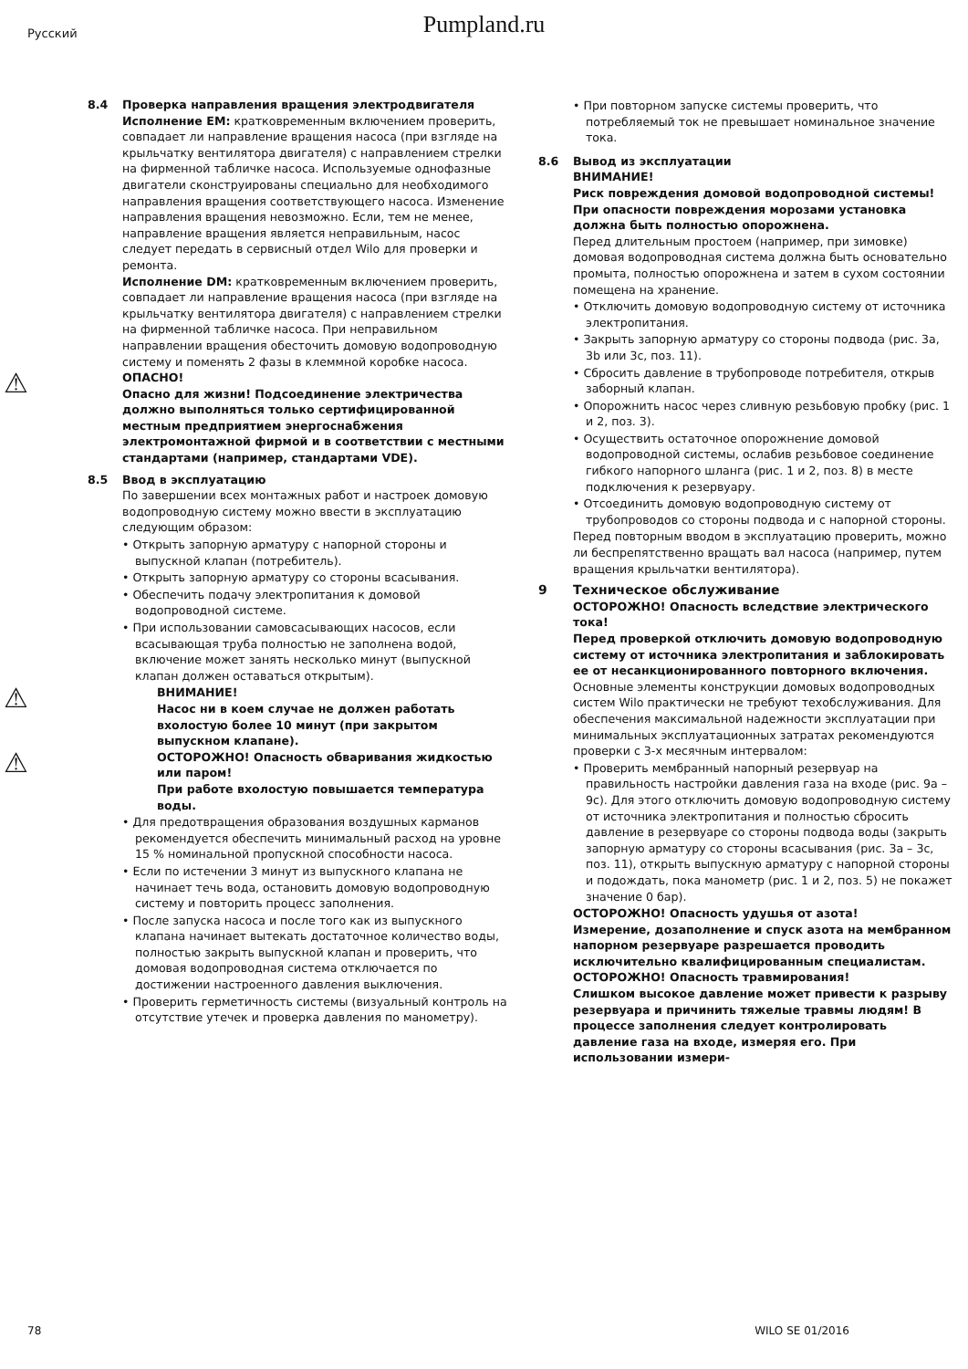Русский
Pumpland.ru
8.4 Проверка направления вращения электродвигателя
Исполнение EM: кратковременным включением проверить, совпадает ли направление вращения насоса (при взгляде на крыльчатку вентилятора двигателя) с направлением стрелки на фирменной табличке насоса. Используемые однофазные двигатели сконструированы специально для необходимого направления вращения соответствующего насоса. Изменение направления вращения невозможно. Если, тем не менее, направление вращения является неправильным, насос следует передать в сервисный отдел Wilo для проверки и ремонта.
Исполнение DM: кратковременным включением проверить, совпадает ли направление вращения насоса (при взгляде на крыльчатку вентилятора двигателя) с направлением стрелки на фирменной табличке насоса. При неправильном направлении вращения обесточить домовую водопроводную систему и поменять 2 фазы в клеммной коробке насоса.
⚠
ОПАСНО!
Опасно для жизни! Подсоединение электричества должно выполняться только сертифицированной местным предприятием энергоснабжения электромонтажной фирмой и в соответствии с местными стандартами (например, стандартами VDE).
8.5 Ввод в эксплуатацию
По завершении всех монтажных работ и настроек домовую водопроводную систему можно ввести в эксплуатацию следующим образом:
• Открыть запорную арматуру с напорной стороны и выпускной клапан (потребитель).
• Открыть запорную арматуру со стороны всасывания.
• Обеспечить подачу электропитания к домовой водопроводной системе.
• При использовании самовсасывающих насосов, если всасывающая труба полностью не заполнена водой, включение может занять несколько минут (выпускной клапан должен оставаться открытым).
⚠
ВНИМАНИЕ!
Насос ни в коем случае не должен работать вхолостую более 10 минут (при закрытом выпускном клапане).
⚠
ОСТОРОЖНО! Опасность обваривания жидкостью или паром!
При работе вхолостую повышается температура воды.
• Для предотвращения образования воздушных карманов рекомендуется обеспечить минимальный расход на уровне 15 % номинальной пропускной способности насоса.
• Если по истечении 3 минут из выпускного клапана не начинает течь вода, остановить домовую водопроводную систему и повторить процесс заполнения.
• После запуска насоса и после того как из выпускного клапана начинает вытекать достаточное количество воды, полностью закрыть выпускной клапан и проверить, что домовая водопроводная система отключается по достижении настроенного давления выключения.
• Проверить герметичность системы (визуальный контроль на отсутствие утечек и проверка давления по манометру).
• При повторном запуске системы проверить, что потребляемый ток не превышает номинальное значение тока.
8.6 Вывод из эксплуатации
ВНИМАНИЕ!
Риск повреждения домовой водопроводной системы! При опасности повреждения морозами установка должна быть полностью опорожнена.
Перед длительным простоем (например, при зимовке) домовая водопроводная система должна быть основательно промыта, полностью опорожнена и затем в сухом состоянии помещена на хранение.
• Отключить домовую водопроводную систему от источника электропитания.
• Закрыть запорную арматуру со стороны подвода (рис. 3a, 3b или 3c, поз. 11).
• Сбросить давление в трубопроводе потребителя, открыв заборный клапан.
• Опорожнить насос через сливную резьбовую пробку (рис. 1 и 2, поз. 3).
• Осуществить остаточное опорожнение домовой водопроводной системы, ослабив резьбовое соединение гибкого напорного шланга (рис. 1 и 2, поз. 8) в месте подключения к резервуару.
• Отсоединить домовую водопроводную систему от трубопроводов со стороны подвода и с напорной стороны.
Перед повторным вводом в эксплуатацию проверить, можно ли беспрепятственно вращать вал насоса (например, путем вращения крыльчатки вентилятора).
9 Техническое обслуживание
ОСТОРОЖНО! Опасность вследствие электрического тока!
Перед проверкой отключить домовую водопроводную систему от источника электропитания и заблокировать ее от несанкционированного повторного включения.
Основные элементы конструкции домовых водопроводных систем Wilo практически не требуют техобслуживания. Для обеспечения максимальной надежности эксплуатации при минимальных эксплуатационных затратах рекомендуются проверки с 3-х месячным интервалом:
• Проверить мембранный напорный резервуар на правильность настройки давления газа на входе (рис. 9a – 9c). Для этого отключить домовую водопроводную систему от источника электропитания и полностью сбросить давление в резервуаре со стороны подвода воды (закрыть запорную арматуру со стороны всасывания (рис. 3a – 3c, поз. 11), открыть выпускную арматуру с напорной стороны и подождать, пока манометр (рис. 1 и 2, поз. 5) не покажет значение 0 бар).
ОСТОРОЖНО! Опасность удушья от азота!
Измерение, дозаполнение и спуск азота на мембранном напорном резервуаре разрешается проводить исключительно квалифицированным специалистам.
ОСТОРОЖНО! Опасность травмирования!
Слишком высокое давление может привести к разрыву резервуара и причинить тяжелые травмы людям! В процессе заполнения следует контролировать давление газа на входе, измеряя его. При использовании измери-
78 WILO SE 01/2016